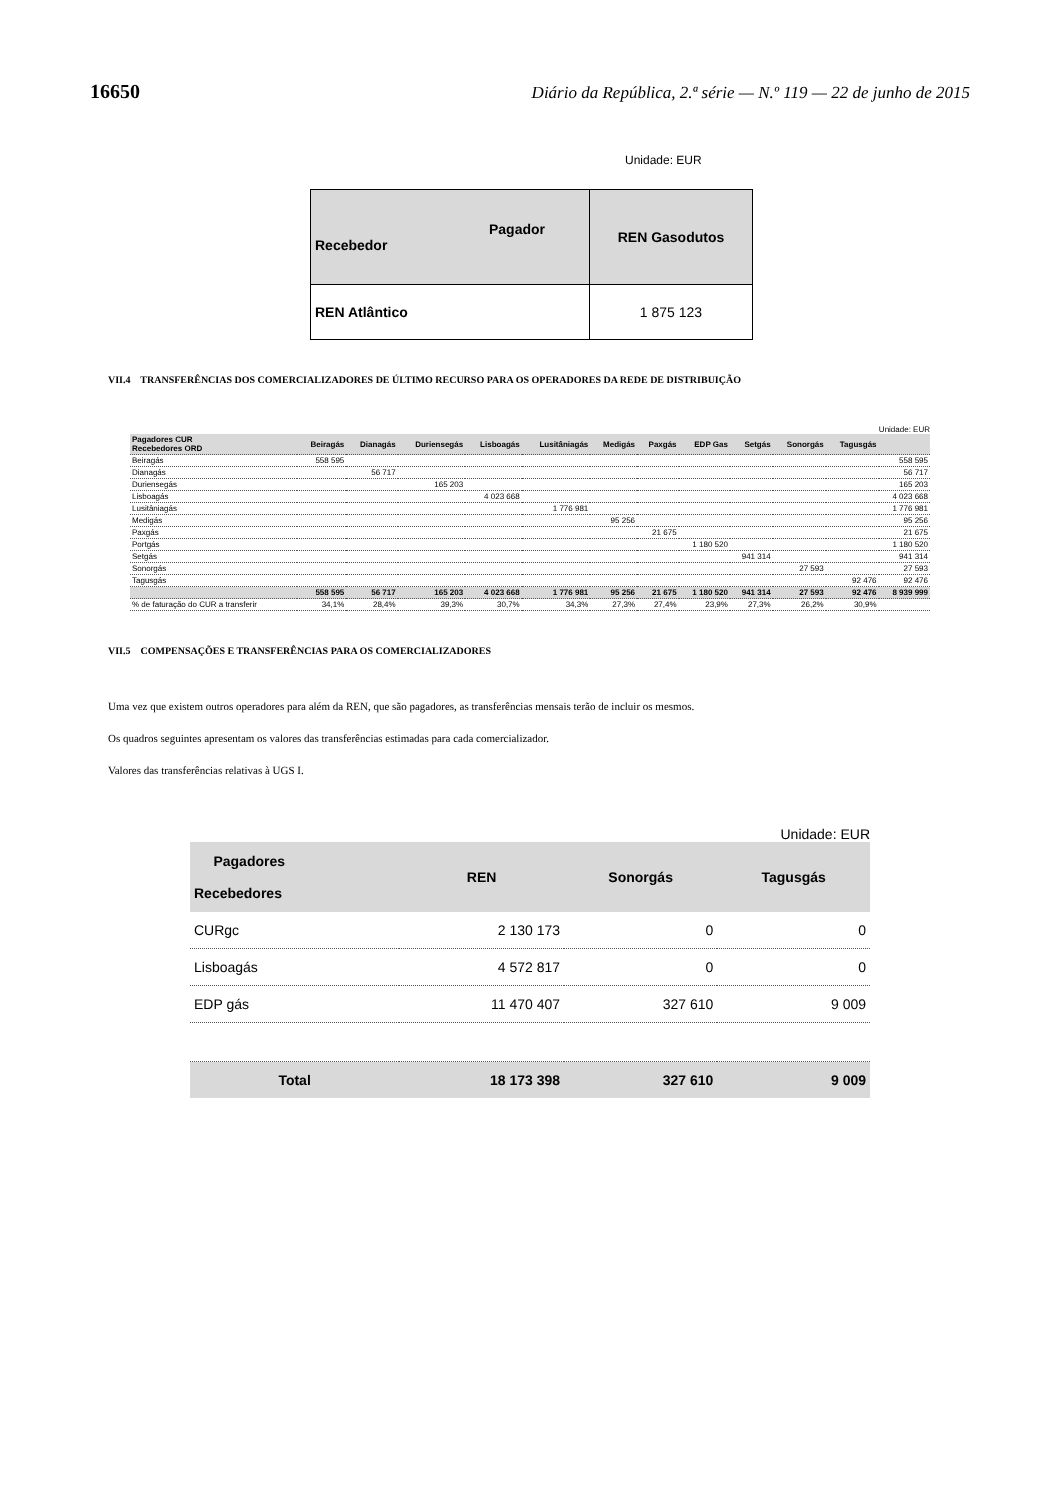16650 Diário da República, 2.ª série — N.º 119 — 22 de junho de 2015
Unidade: EUR
| Pagador Recebedor | REN Gasodutos |
| REN Atlântico | 1 875 123 |
VII.4 TRANSFERÊNCIAS DOS COMERCIALIZADORES DE ÚLTIMO RECURSO PARA OS OPERADORES DA REDE DE DISTRIBUIÇÃO
Unidade: EUR
| Pagadores CUR Recebedores ORD | Beiragás | Dianagás | Duriensegás | Lisboagás | Lusitâniagás | Medigás | Paxgás | EDP Gas | Setgás | Sonorgás | Tagusgás | |
| --- | --- | --- | --- | --- | --- | --- | --- | --- | --- | --- | --- | --- |
| Beiragás | 558 595 | | | | | | | | | | | 558 595 |
| Dianagás | | 56 717 | | | | | | | | | | 56 717 |
| Duriensegás | | | 165 203 | | | | | | | | | 165 203 |
| Lisboagás | | | | 4 023 668 | | | | | | | | 4 023 668 |
| Lusitâniagás | | | | | 1 776 981 | | | | | | | 1 776 981 |
| Medigás | | | | | | 95 256 | | | | | | 95 256 |
| Paxgás | | | | | | | 21 675 | | | | | 21 675 |
| Portgás | | | | | | | | 1 180 520 | | | | 1 180 520 |
| Setgás | | | | | | | | | 941 314 | | | 941 314 |
| Sonorgás | | | | | | | | | | 27 593 | | 27 593 |
| Tagusgás | | | | | | | | | | | 92 476 | 92 476 |
| | 558 595 | 56 717 | 165 203 | 4 023 668 | 1 776 981 | 95 256 | 21 675 | 1 180 520 | 941 314 | 27 593 | 92 476 | 8 939 999 |
| % de faturação do CUR a transferir | 34,1% | 28,4% | 39,3% | 30,7% | 34,3% | 27,3% | 27,4% | 23,9% | 27,3% | 26,2% | 30,9% | |
VII.5 COMPENSAÇÕES E TRANSFERÊNCIAS PARA OS COMERCIALIZADORES
Uma vez que existem outros operadores para além da REN, que são pagadores, as transferências mensais terão de incluir os mesmos.
Os quadros seguintes apresentam os valores das transferências estimadas para cada comercializador.
Valores das transferências relativas à UGS I.
Unidade: EUR
| Pagadores Recebedores | REN | Sonorgás | Tagusgás |
| --- | --- | --- | --- |
| CURgc | 2 130 173 | 0 | 0 |
| Lisboagás | 4 572 817 | 0 | 0 |
| EDP gás | 11 470 407 | 327 610 | 9 009 |
| Total | 18 173 398 | 327 610 | 9 009 |